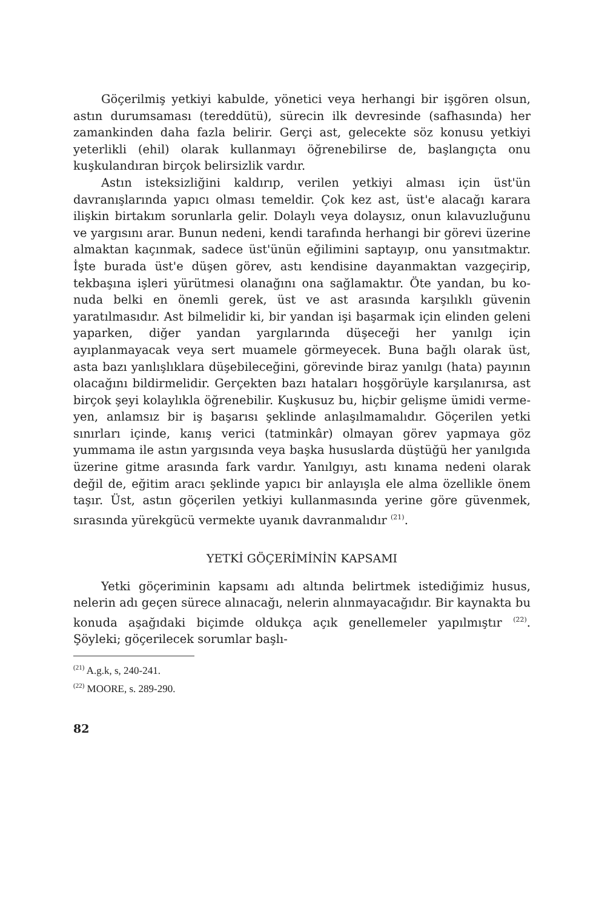Göçerilmiş yetkiyi kabulde, yönetici veya herhangi bir iş­gören olsun, astın durumsaması (tereddütü), sürecin ilk devre­sinde (safhasında) her zamankinden daha fazla belirir. Gerçi ast, gelecekte söz konusu yetkiyi yeterlikli (ehil) olarak kullan­mayı öğrenebilirse de, başlangıçta onu kuşkulandıran birçok be­lirsizlik vardır.
Astın isteksizliğini kaldırıp, verilen yetkiyi alması için üst'ün davranışlarında yapıcı olması temeldir. Çok kez ast, üst'e alaca­ğı karara ilişkin birtakım sorunlarla gelir. Dolaylı veya dolaysız, onun kılavuzluğunu ve yargısını arar. Bunun nedeni, kendi tara­fında herhangi bir görevi üzerine almaktan kaçınmak, sadece üst'ünün eğilimini saptayıp, onu yansıtmaktır. İşte burada üst'e düşen görev, astı kendisine dayanmaktan vazgeçirip, tekbaşına işleri yürütmesi olanağını ona sağlamaktır. Öte yandan, bu ko­nuda belki en önemli gerek, üst ve ast arasında karşılıklı güve­nin yaratılmasıdır. Ast bilmelidir ki, bir yandan işi başarmak için elinden geleni yaparken, diğer yandan yargılarında düşeceği her yanılgı için ayıplanmayacak veya sert muamele görmeyecek. Buna bağlı olarak üst, asta bazı yanlışlıklara düşebileceğini, göre­vinde biraz yanılgı (hata) payının olacağını bildirmelidir. Ger­çekten bazı hataları hoşgörüyle karşılanırsa, ast birçok şeyi ko­laylıkla öğrenebilir. Kuşkusuz bu, hiçbir gelişme ümidi verme­yen, anlamsız bir iş başarısı şeklinde anlaşılmamalıdır. Göçerilen yetki sınırları içinde, kanış verici (tatminkâr) olmayan görev yapmaya göz yummama ile astın yargısında veya başka husus­larda düştüğü her yanılgıda üzerine gitme arasında fark vardır. Yanılgıyı, astı kınama nedeni olarak değil de, eğitim aracı şek­linde yapıcı bir anlayışla ele alma özellikle önem taşır. Üst, as­tın göçerilen yetkiyi kullanmasında yerine göre güvenmek, sıra­sında yürekgücü vermekte uyanık davranmalıdır <sup>(21)</sup>.
YETKİ GÖÇERİMİNİN KAPSAMI
Yetki göçeriminin kapsamı adı altında belirtmek istediğimiz husus, nelerin adı geçen sürece alınacağı, nelerin alınmayacağı­dır. Bir kaynakta bu konuda aşağıdaki biçimde oldukça açık ge­nellemeler yapılmıştır <sup>(22)</sup>. Şöyleki; göçerilecek sorumlar başlı-
<sup>(21)</sup> A.g.k, s, 240-241.
<sup>(22)</sup> MOORE, s. 289-290.
82